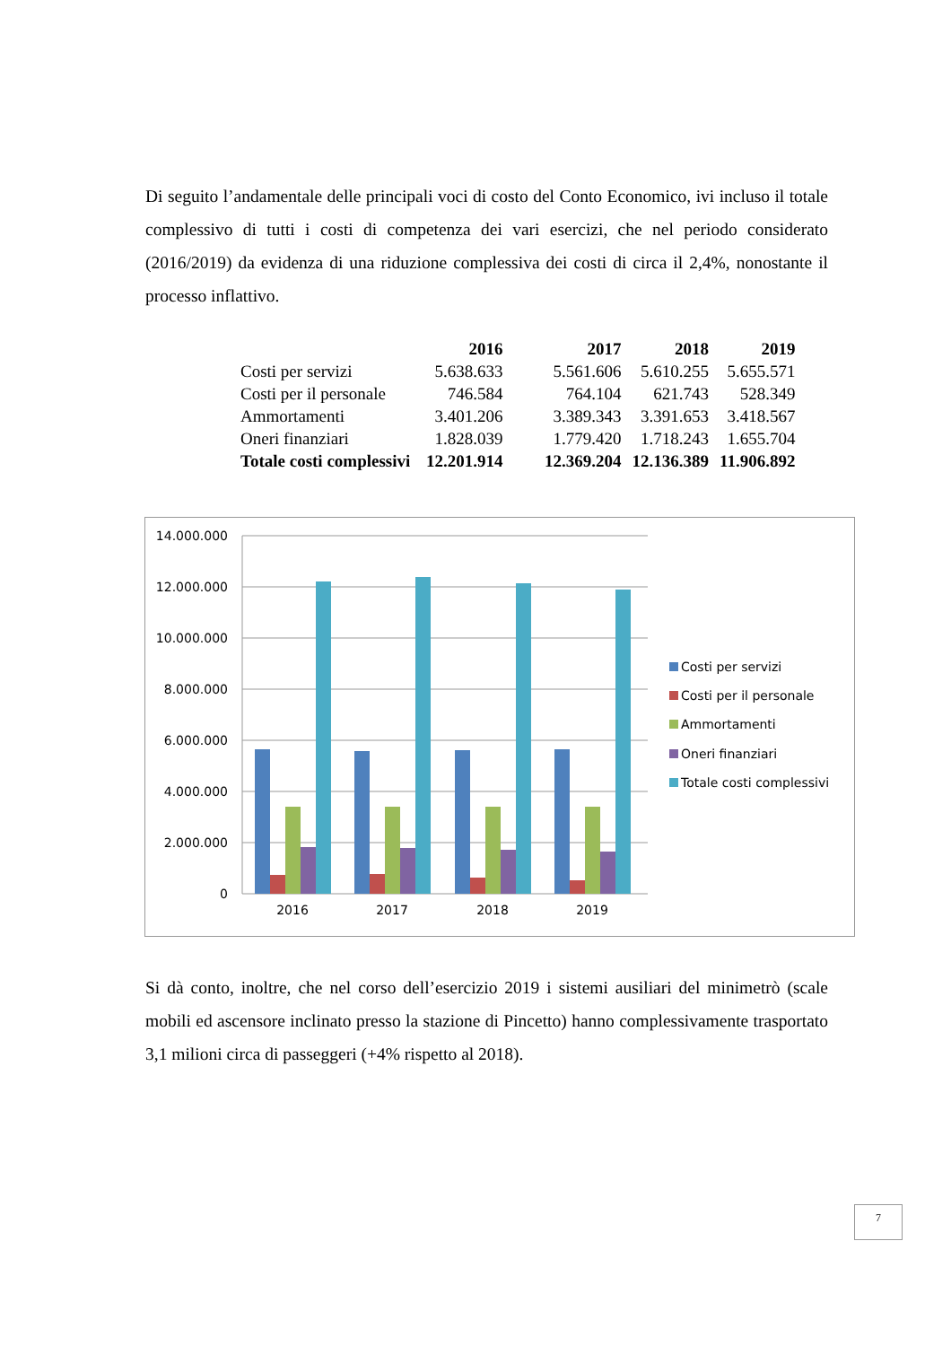Di seguito l’andamentale delle principali voci di costo del Conto Economico, ivi incluso il totale complessivo di tutti i costi di competenza dei vari esercizi, che nel periodo considerato (2016/2019) da evidenza di una riduzione complessiva dei costi di circa il 2,4%, nonostante il processo inflattivo.
| | 2016 | 2017 | 2018 | 2019 |
| --- | --- | --- | --- | --- |
| Costi per servizi | 5.638.633 | 5.561.606 | 5.610.255 | 5.655.571 |
| Costi per il personale | 746.584 | 764.104 | 621.743 | 528.349 |
| Ammortamenti | 3.401.206 | 3.389.343 | 3.391.653 | 3.418.567 |
| Oneri finanziari | 1.828.039 | 1.779.420 | 1.718.243 | 1.655.704 |
| Totale costi complessivi | 12.201.914 | 12.369.204 | 12.136.389 | 11.906.892 |
14.000.000
12.000.000
10.000.000
8.000.000
6.000.000
4.000.000
2.000.000
0
2016
2017
2018
2019
Costi per servizi
Costi per il personale
Ammortamenti
Oneri finanziari
Totale costi complessivi
Si dà conto, inoltre, che nel corso dell’esercizio 2019 i sistemi ausiliari del minimetrò (scale mobili ed ascensore inclinato presso la stazione di Pincetto) hanno complessivamente trasportato 3,1 milioni circa di passeggeri (+4% rispetto al 2018).
7